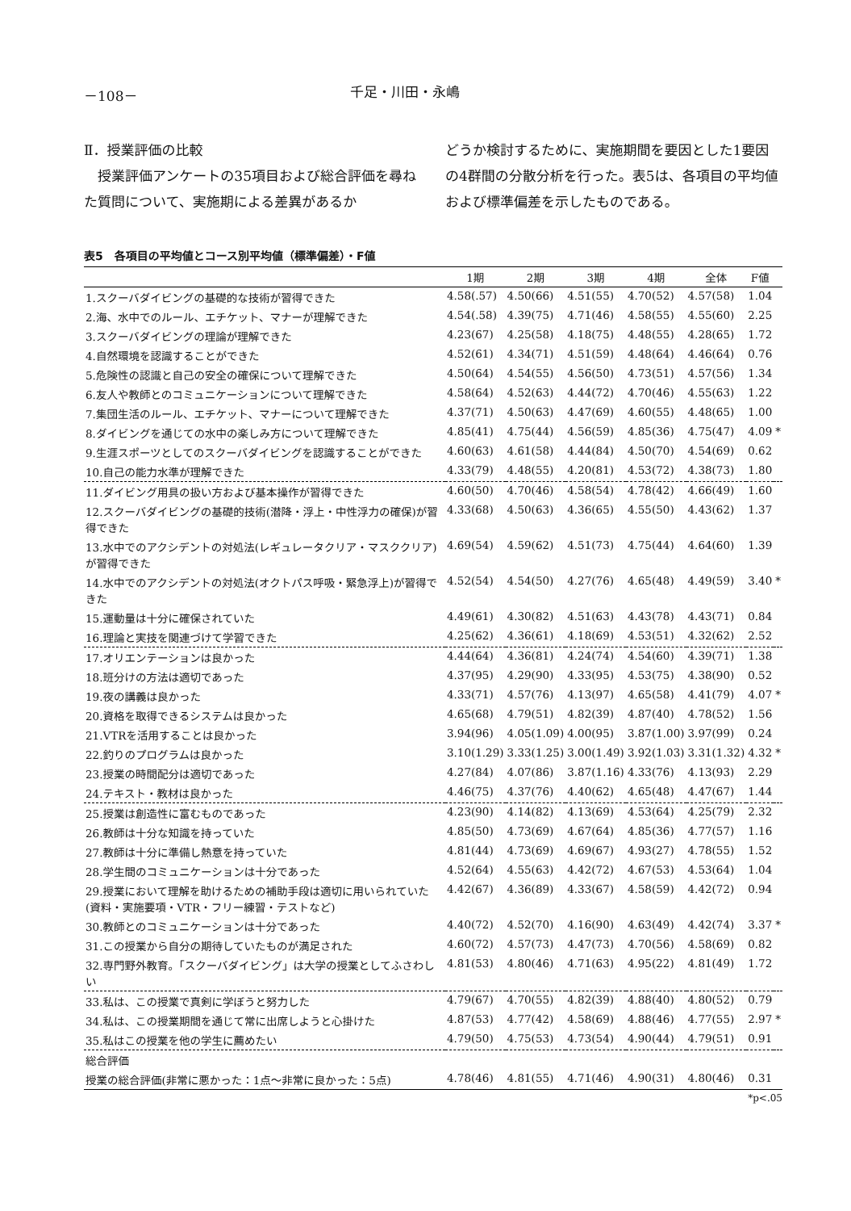－108－ 千足・川田・永嶋
Ⅱ．授業評価の比較
　授業評価アンケートの35項目および総合評価を尋ねた質問について、実施期による差異があるか
どうか検討するために、実施期間を要因とした1要因の4群間の分散分析を行った。表5は、各項目の平均値および標準偏差を示したものである。
表5　各項目の平均値とコース別平均値（標準偏差）・F値
| | 1期 | 2期 | 3期 | 4期 | 全体 | F値 | |
| --- | --- | --- | --- | --- | --- | --- | --- |
| 1.スクーバダイビングの基礎的な技術が習得できた | 4.58(.57) | 4.50(66) | 4.51(55) | 4.70(52) | 4.57(58) | 1.04 | |
| 2.海、水中でのルール、エチケット、マナーが理解できた | 4.54(.58) | 4.39(75) | 4.71(46) | 4.58(55) | 4.55(60) | 2.25 | |
| 3.スクーバダイビングの理論が理解できた | 4.23(67) | 4.25(58) | 4.18(75) | 4.48(55) | 4.28(65) | 1.72 | |
| 4.自然環境を認識することができた | 4.52(61) | 4.34(71) | 4.51(59) | 4.48(64) | 4.46(64) | 0.76 | |
| 5.危険性の認識と自己の安全の確保について理解できた | 4.50(64) | 4.54(55) | 4.56(50) | 4.73(51) | 4.57(56) | 1.34 | |
| 6.友人や教師とのコミュニケーションについて理解できた | 4.58(64) | 4.52(63) | 4.44(72) | 4.70(46) | 4.55(63) | 1.22 | |
| 7.集団生活のルール、エチケット、マナーについて理解できた | 4.37(71) | 4.50(63) | 4.47(69) | 4.60(55) | 4.48(65) | 1.00 | |
| 8.ダイビングを通じての水中の楽しみ方について理解できた | 4.85(41) | 4.75(44) | 4.56(59) | 4.85(36) | 4.75(47) | 4.09 | * |
| 9.生涯スポーツとしてのスクーバダイビングを認識することができた | 4.60(63) | 4.61(58) | 4.44(84) | 4.50(70) | 4.54(69) | 0.62 | |
| 10.自己の能力水準が理解できた | 4.33(79) | 4.48(55) | 4.20(81) | 4.53(72) | 4.38(73) | 1.80 | |
| 11.ダイビング用具の扱い方および基本操作が習得できた | 4.60(50) | 4.70(46) | 4.58(54) | 4.78(42) | 4.66(49) | 1.60 | |
| 12.スクーバダイビングの基礎的技術(潜降・浮上・中性浮力の確保)が習得できた | 4.33(68) | 4.50(63) | 4.36(65) | 4.55(50) | 4.43(62) | 1.37 | |
| 13.水中でのアクシデントの対処法(レギュレータクリア・マスククリア)が習得できた | 4.69(54) | 4.59(62) | 4.51(73) | 4.75(44) | 4.64(60) | 1.39 | |
| 14.水中でのアクシデントの対処法(オクトパス呼吸・緊急浮上)が習得できた | 4.52(54) | 4.54(50) | 4.27(76) | 4.65(48) | 4.49(59) | 3.40 | * |
| 15.運動量は十分に確保されていた | 4.49(61) | 4.30(82) | 4.51(63) | 4.43(78) | 4.43(71) | 0.84 | |
| 16.理論と実技を関連づけて学習できた | 4.25(62) | 4.36(61) | 4.18(69) | 4.53(51) | 4.32(62) | 2.52 | |
| 17.オリエンテーションは良かった | 4.44(64) | 4.36(81) | 4.24(74) | 4.54(60) | 4.39(71) | 1.38 | |
| 18.班分けの方法は適切であった | 4.37(95) | 4.29(90) | 4.33(95) | 4.53(75) | 4.38(90) | 0.52 | |
| 19.夜の講義は良かった | 4.33(71) | 4.57(76) | 4.13(97) | 4.65(58) | 4.41(79) | 4.07 | * |
| 20.資格を取得できるシステムは良かった | 4.65(68) | 4.79(51) | 4.82(39) | 4.87(40) | 4.78(52) | 1.56 | |
| 21.VTRを活用することは良かった | 3.94(96) | 4.05(1.09) | 4.00(95) | 3.87(1.00) | 3.97(99) | 0.24 | |
| 22.釣りのプログラムは良かった | 3.10(1.29) | 3.33(1.25) | 3.00(1.49) | 3.92(1.03) | 3.31(1.32) | 4.32 | * |
| 23.授業の時間配分は適切であった | 4.27(84) | 4.07(86) | 3.87(1.16) | 4.33(76) | 4.13(93) | 2.29 | |
| 24.テキスト・教材は良かった | 4.46(75) | 4.37(76) | 4.40(62) | 4.65(48) | 4.47(67) | 1.44 | |
| 25.授業は創造性に富むものであった | 4.23(90) | 4.14(82) | 4.13(69) | 4.53(64) | 4.25(79) | 2.32 | |
| 26.教師は十分な知識を持っていた | 4.85(50) | 4.73(69) | 4.67(64) | 4.85(36) | 4.77(57) | 1.16 | |
| 27.教師は十分に準備し熱意を持っていた | 4.81(44) | 4.73(69) | 4.69(67) | 4.93(27) | 4.78(55) | 1.52 | |
| 28.学生間のコミュニケーションは十分であった | 4.52(64) | 4.55(63) | 4.42(72) | 4.67(53) | 4.53(64) | 1.04 | |
| 29.授業において理解を助けるための補助手段は適切に用いられていた(資料・実施要項・VTR・フリー練習・テストなど) | 4.42(67) | 4.36(89) | 4.33(67) | 4.58(59) | 4.42(72) | 0.94 | |
| 30.教師とのコミュニケーションは十分であった | 4.40(72) | 4.52(70) | 4.16(90) | 4.63(49) | 4.42(74) | 3.37 | * |
| 31.この授業から自分の期待していたものが満足された | 4.60(72) | 4.57(73) | 4.47(73) | 4.70(56) | 4.58(69) | 0.82 | |
| 32.専門野外教育。「スクーバダイビング」は大学の授業としてふさわしい | 4.81(53) | 4.80(46) | 4.71(63) | 4.95(22) | 4.81(49) | 1.72 | |
| 33.私は、この授業で真剣に学ぼうと努力した | 4.79(67) | 4.70(55) | 4.82(39) | 4.88(40) | 4.80(52) | 0.79 | |
| 34.私は、この授業期間を通じて常に出席しようと心掛けた | 4.87(53) | 4.77(42) | 4.58(69) | 4.88(46) | 4.77(55) | 2.97 | * |
| 35.私はこの授業を他の学生に薦めたい | 4.79(50) | 4.75(53) | 4.73(54) | 4.90(44) | 4.79(51) | 0.91 | |
| 総合評価 | | | | | | | |
| 授業の総合評価(非常に悪かった：1点～非常に良かった：5点) | 4.78(46) | 4.81(55) | 4.71(46) | 4.90(31) | 4.80(46) | 0.31 | |
*p<.05